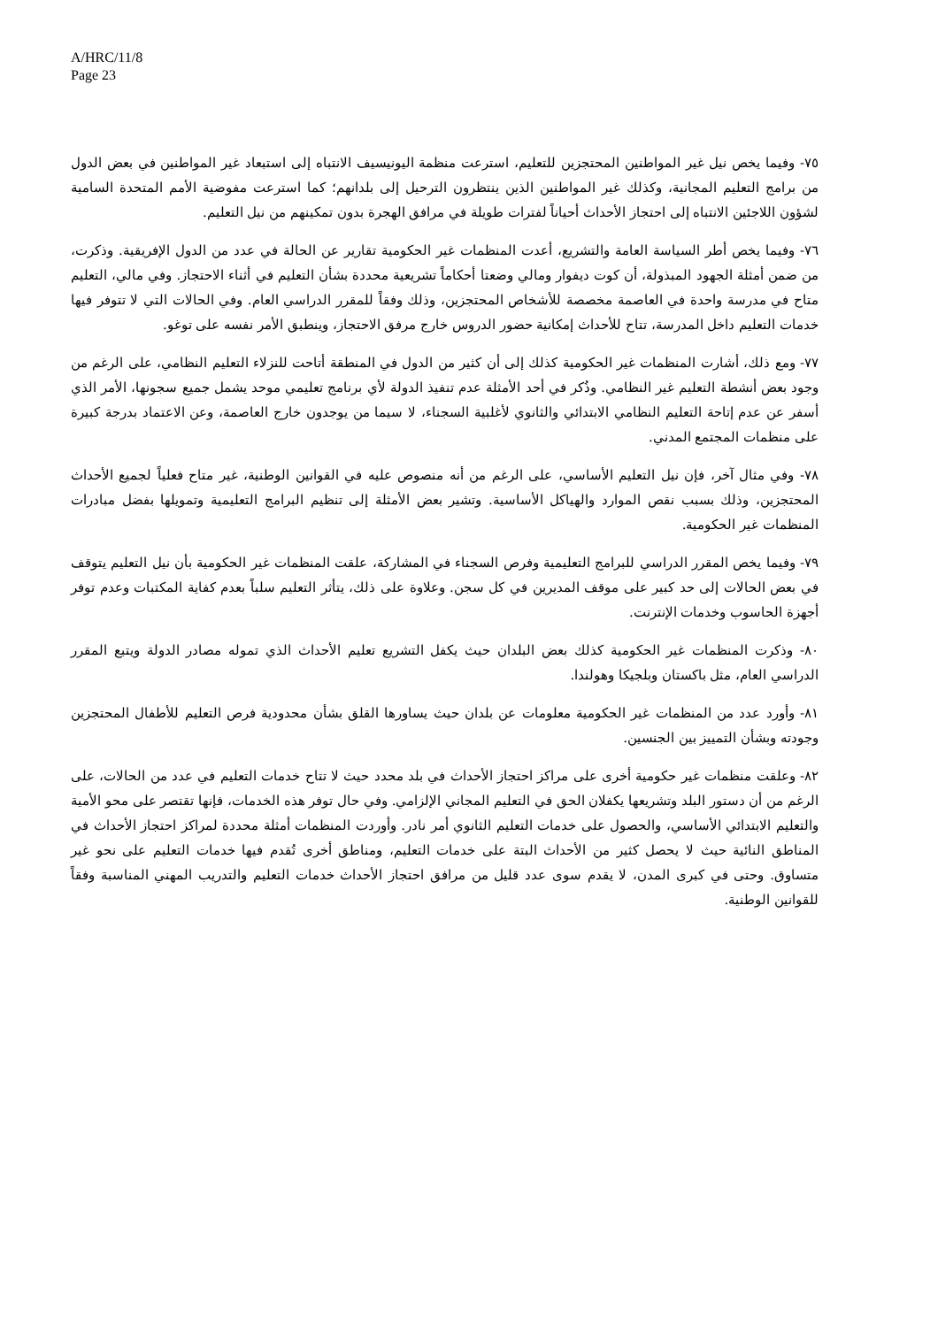A/HRC/11/8
Page 23
٧٥- وفيما يخص نيل غير المواطنين المحتجزين للتعليم، استرعت منظمة اليونيسيف الانتباه إلى استبعاد غير المواطنين في بعض الدول من برامج التعليم المجانية، وكذلك غير المواطنين الذين ينتظرون الترحيل إلى بلدانهم؛ كما استرعت مفوضية الأمم المتحدة السامية لشؤون اللاجئين الانتباه إلى احتجاز الأحداث أحياناً لفترات طويلة في مرافق الهجرة بدون تمكينهم من نيل التعليم.
٧٦- وفيما يخص أطر السياسة العامة والتشريع، أعدت المنظمات غير الحكومية تقارير عن الحالة في عدد من الدول الإفريقية. وذكرت، من ضمن أمثلة الجهود المبذولة، أن كوت ديفوار ومالي وضعتا أحكاماً تشريعية محددة بشأن التعليم في أثناء الاحتجاز. وفي مالي، التعليم متاح في مدرسة واحدة في العاصمة مخصصة للأشخاص المحتجزين، وذلك وفقاً للمقرر الدراسي العام. وفي الحالات التي لا تتوفر فيها خدمات التعليم داخل المدرسة، تتاح للأحداث إمكانية حضور الدروس خارج مرفق الاحتجاز، وينطبق الأمر نفسه على توغو.
٧٧- ومع ذلك، أشارت المنظمات غير الحكومية كذلك إلى أن كثير من الدول في المنطقة أتاحت للنزلاء التعليم النظامي، على الرغم من وجود بعض أنشطة التعليم غير النظامي. وذُكر في أحد الأمثلة عدم تنفيذ الدولة لأي برنامج تعليمي موحد يشمل جميع سجونها، الأمر الذي أسفر عن عدم إتاحة التعليم النظامي الابتدائي والثانوي لأغلبية السجناء، لا سيما من يوجدون خارج العاصمة، وعن الاعتماد بدرجة كبيرة على منظمات المجتمع المدني.
٧٨- وفي مثال آخر، فإن نيل التعليم الأساسي، على الرغم من أنه منصوص عليه في القوانين الوطنية، غير متاح فعلياً لجميع الأحداث المحتجزين، وذلك بسبب نقص الموارد والهياكل الأساسية. وتشير بعض الأمثلة إلى تنظيم البرامج التعليمية وتمويلها بفضل مبادرات المنظمات غير الحكومية.
٧٩- وفيما يخص المقرر الدراسي للبرامج التعليمية وفرص السجناء في المشاركة، علقت المنظمات غير الحكومية بأن نيل التعليم يتوقف في بعض الحالات إلى حد كبير على موقف المديرين في كل سجن. وعلاوة على ذلك، يتأثر التعليم سلباً بعدم كفاية المكتبات وعدم توفر أجهزة الحاسوب وخدمات الإنترنت.
٨٠- وذكرت المنظمات غير الحكومية كذلك بعض البلدان حيث يكفل التشريع تعليم الأحداث الذي تموله مصادر الدولة ويتبع المقرر الدراسي العام، مثل باكستان وبلجيكا وهولندا.
٨١- وأورد عدد من المنظمات غير الحكومية معلومات عن بلدان حيث يساورها القلق بشأن محدودية فرص التعليم للأطفال المحتجزين وجودته وبشأن التمييز بين الجنسين.
٨٢- وعلقت منظمات غير حكومية أخرى على مراكز احتجاز الأحداث في بلد محدد حيث لا تتاح خدمات التعليم في عدد من الحالات، على الرغم من أن دستور البلد وتشريعها يكفلان الحق في التعليم المجاني الإلزامي. وفي حال توفر هذه الخدمات، فإنها تقتصر على محو الأمية والتعليم الابتدائي الأساسي، والحصول على خدمات التعليم الثانوي أمر نادر. وأوردت المنظمات أمثلة محددة لمراكز احتجاز الأحداث في المناطق النائية حيث لا يحصل كثير من الأحداث البتة على خدمات التعليم، ومناطق أخرى تُقدم فيها خدمات التعليم على نحو غير متساوق. وحتى في كبرى المدن، لا يقدم سوى عدد قليل من مرافق احتجاز الأحداث خدمات التعليم والتدريب المهني المناسبة وفقاً للقوانين الوطنية.